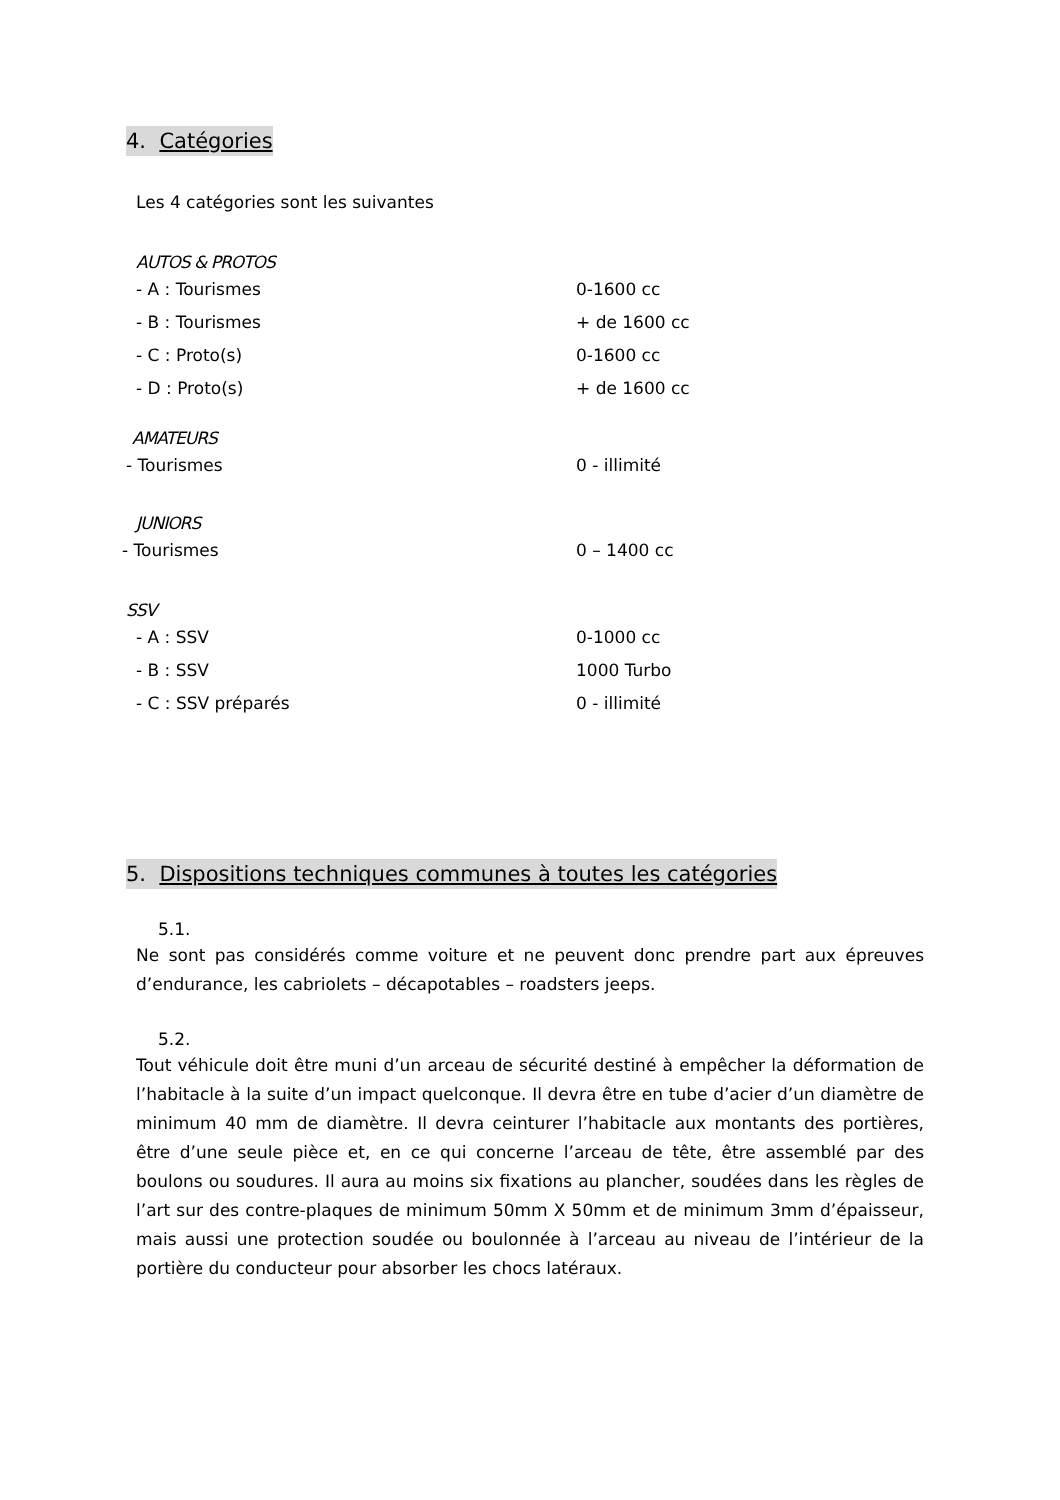4. Catégories
Les 4 catégories sont les suivantes
AUTOS & PROTOS
- A : Tourismes 0-1600 cc
- B : Tourismes + de 1600 cc
- C : Proto(s) 0-1600 cc
- D : Proto(s) + de 1600 cc
AMATEURS
- Tourismes 0 - illimité
JUNIORS
- Tourismes 0 – 1400 cc
SSV
- A : SSV 0-1000 cc
- B : SSV 1000 Turbo
- C : SSV préparés 0 - illimité
5. Dispositions techniques communes à toutes les catégories
5.1.
Ne sont pas considérés comme voiture et ne peuvent donc prendre part aux épreuves d’endurance, les cabriolets – décapotables – roadsters jeeps.
5.2.
Tout véhicule doit être muni d’un arceau de sécurité destiné à empêcher la déformation de l’habitacle à la suite d’un impact quelconque. Il devra être en tube d’acier d’un diamètre de minimum 40 mm de diamètre. Il devra ceinturer l’habitacle aux montants des portières, être d’une seule pièce et, en ce qui concerne l’arceau de tête, être assemblé par des boulons ou soudures. Il aura au moins six fixations au plancher, soudées dans les règles de l’art sur des contre-plaques de minimum 50mm X 50mm et de minimum 3mm d’épaisseur, mais aussi une protection soudée ou boulonnée à l’arceau au niveau de l’intérieur de la portière du conducteur pour absorber les chocs latéraux.